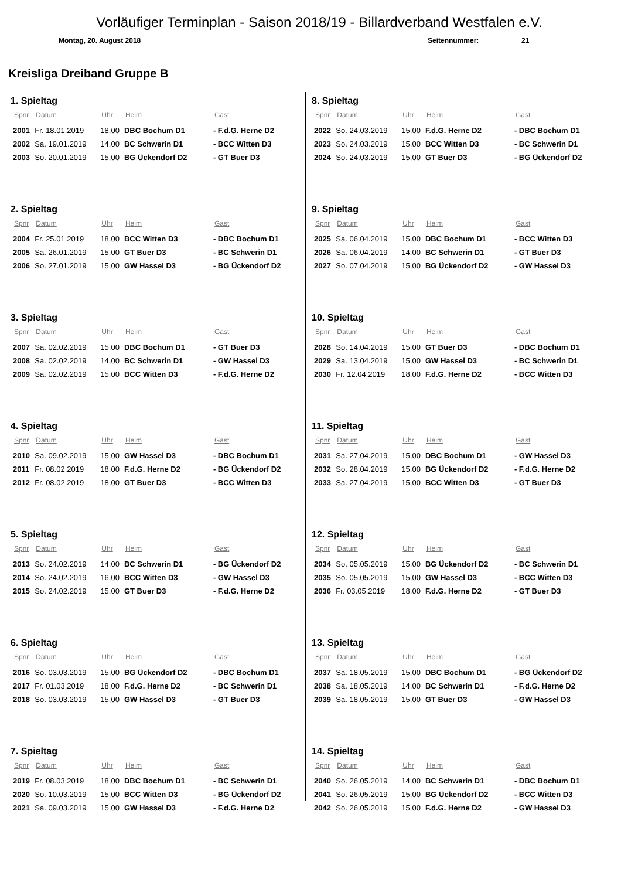Vorläufiger Terminplan - Saison 2018/19 - Billardverband Westfalen e.V.
Montag, 20. August 2018 Seitennummer: 21
Kreisliga Dreiband Gruppe B
1. Spieltag
| Spnr | Datum | Uhr | Heim | Gast |
| --- | --- | --- | --- | --- |
| 2001 | Fr. 18.01.2019 | 18,00 | DBC Bochum D1 | - F.d.G. Herne D2 |
| 2002 | Sa. 19.01.2019 | 14,00 | BC Schwerin D1 | - BCC Witten D3 |
| 2003 | So. 20.01.2019 | 15,00 | BG Ückendorf D2 | - GT Buer D3 |
2. Spieltag
| Spnr | Datum | Uhr | Heim | Gast |
| --- | --- | --- | --- | --- |
| 2004 | Fr. 25.01.2019 | 18,00 | BCC Witten D3 | - DBC Bochum D1 |
| 2005 | Sa. 26.01.2019 | 15,00 | GT Buer D3 | - BC Schwerin D1 |
| 2006 | So. 27.01.2019 | 15,00 | GW Hassel D3 | - BG Ückendorf D2 |
3. Spieltag
| Spnr | Datum | Uhr | Heim | Gast |
| --- | --- | --- | --- | --- |
| 2007 | Sa. 02.02.2019 | 15,00 | DBC Bochum D1 | - GT Buer D3 |
| 2008 | Sa. 02.02.2019 | 14,00 | BC Schwerin D1 | - GW Hassel D3 |
| 2009 | Sa. 02.02.2019 | 15,00 | BCC Witten D3 | - F.d.G. Herne D2 |
4. Spieltag
| Spnr | Datum | Uhr | Heim | Gast |
| --- | --- | --- | --- | --- |
| 2010 | Sa. 09.02.2019 | 15,00 | GW Hassel D3 | - DBC Bochum D1 |
| 2011 | Fr. 08.02.2019 | 18,00 | F.d.G. Herne D2 | - BG Ückendorf D2 |
| 2012 | Fr. 08.02.2019 | 18,00 | GT Buer D3 | - BCC Witten D3 |
5. Spieltag
| Spnr | Datum | Uhr | Heim | Gast |
| --- | --- | --- | --- | --- |
| 2013 | So. 24.02.2019 | 14,00 | BC Schwerin D1 | - BG Ückendorf D2 |
| 2014 | So. 24.02.2019 | 16,00 | BCC Witten D3 | - GW Hassel D3 |
| 2015 | So. 24.02.2019 | 15,00 | GT Buer D3 | - F.d.G. Herne D2 |
6. Spieltag
| Spnr | Datum | Uhr | Heim | Gast |
| --- | --- | --- | --- | --- |
| 2016 | So. 03.03.2019 | 15,00 | BG Ückendorf D2 | - DBC Bochum D1 |
| 2017 | Fr. 01.03.2019 | 18,00 | F.d.G. Herne D2 | - BC Schwerin D1 |
| 2018 | So. 03.03.2019 | 15,00 | GW Hassel D3 | - GT Buer D3 |
7. Spieltag
| Spnr | Datum | Uhr | Heim | Gast |
| --- | --- | --- | --- | --- |
| 2019 | Fr. 08.03.2019 | 18,00 | DBC Bochum D1 | - BC Schwerin D1 |
| 2020 | So. 10.03.2019 | 15,00 | BCC Witten D3 | - BG Ückendorf D2 |
| 2021 | Sa. 09.03.2019 | 15,00 | GW Hassel D3 | - F.d.G. Herne D2 |
8. Spieltag
| Spnr | Datum | Uhr | Heim | Gast |
| --- | --- | --- | --- | --- |
| 2022 | So. 24.03.2019 | 15,00 | F.d.G. Herne D2 | - DBC Bochum D1 |
| 2023 | So. 24.03.2019 | 15,00 | BCC Witten D3 | - BC Schwerin D1 |
| 2024 | So. 24.03.2019 | 15,00 | GT Buer D3 | - BG Ückendorf D2 |
9. Spieltag
| Spnr | Datum | Uhr | Heim | Gast |
| --- | --- | --- | --- | --- |
| 2025 | Sa. 06.04.2019 | 15,00 | DBC Bochum D1 | - BCC Witten D3 |
| 2026 | Sa. 06.04.2019 | 14,00 | BC Schwerin D1 | - GT Buer D3 |
| 2027 | So. 07.04.2019 | 15,00 | BG Ückendorf D2 | - GW Hassel D3 |
10. Spieltag
| Spnr | Datum | Uhr | Heim | Gast |
| --- | --- | --- | --- | --- |
| 2028 | So. 14.04.2019 | 15,00 | GT Buer D3 | - DBC Bochum D1 |
| 2029 | Sa. 13.04.2019 | 15,00 | GW Hassel D3 | - BC Schwerin D1 |
| 2030 | Fr. 12.04.2019 | 18,00 | F.d.G. Herne D2 | - BCC Witten D3 |
11. Spieltag
| Spnr | Datum | Uhr | Heim | Gast |
| --- | --- | --- | --- | --- |
| 2031 | Sa. 27.04.2019 | 15,00 | DBC Bochum D1 | - GW Hassel D3 |
| 2032 | So. 28.04.2019 | 15,00 | BG Ückendorf D2 | - F.d.G. Herne D2 |
| 2033 | Sa. 27.04.2019 | 15,00 | BCC Witten D3 | - GT Buer D3 |
12. Spieltag
| Spnr | Datum | Uhr | Heim | Gast |
| --- | --- | --- | --- | --- |
| 2034 | So. 05.05.2019 | 15,00 | BG Ückendorf D2 | - BC Schwerin D1 |
| 2035 | So. 05.05.2019 | 15,00 | GW Hassel D3 | - BCC Witten D3 |
| 2036 | Fr. 03.05.2019 | 18,00 | F.d.G. Herne D2 | - GT Buer D3 |
13. Spieltag
| Spnr | Datum | Uhr | Heim | Gast |
| --- | --- | --- | --- | --- |
| 2037 | Sa. 18.05.2019 | 15,00 | DBC Bochum D1 | - BG Ückendorf D2 |
| 2038 | Sa. 18.05.2019 | 14,00 | BC Schwerin D1 | - F.d.G. Herne D2 |
| 2039 | Sa. 18.05.2019 | 15,00 | GT Buer D3 | - GW Hassel D3 |
14. Spieltag
| Spnr | Datum | Uhr | Heim | Gast |
| --- | --- | --- | --- | --- |
| 2040 | So. 26.05.2019 | 14,00 | BC Schwerin D1 | - DBC Bochum D1 |
| 2041 | So. 26.05.2019 | 15,00 | BG Ückendorf D2 | - BCC Witten D3 |
| 2042 | So. 26.05.2019 | 15,00 | F.d.G. Herne D2 | - GW Hassel D3 |